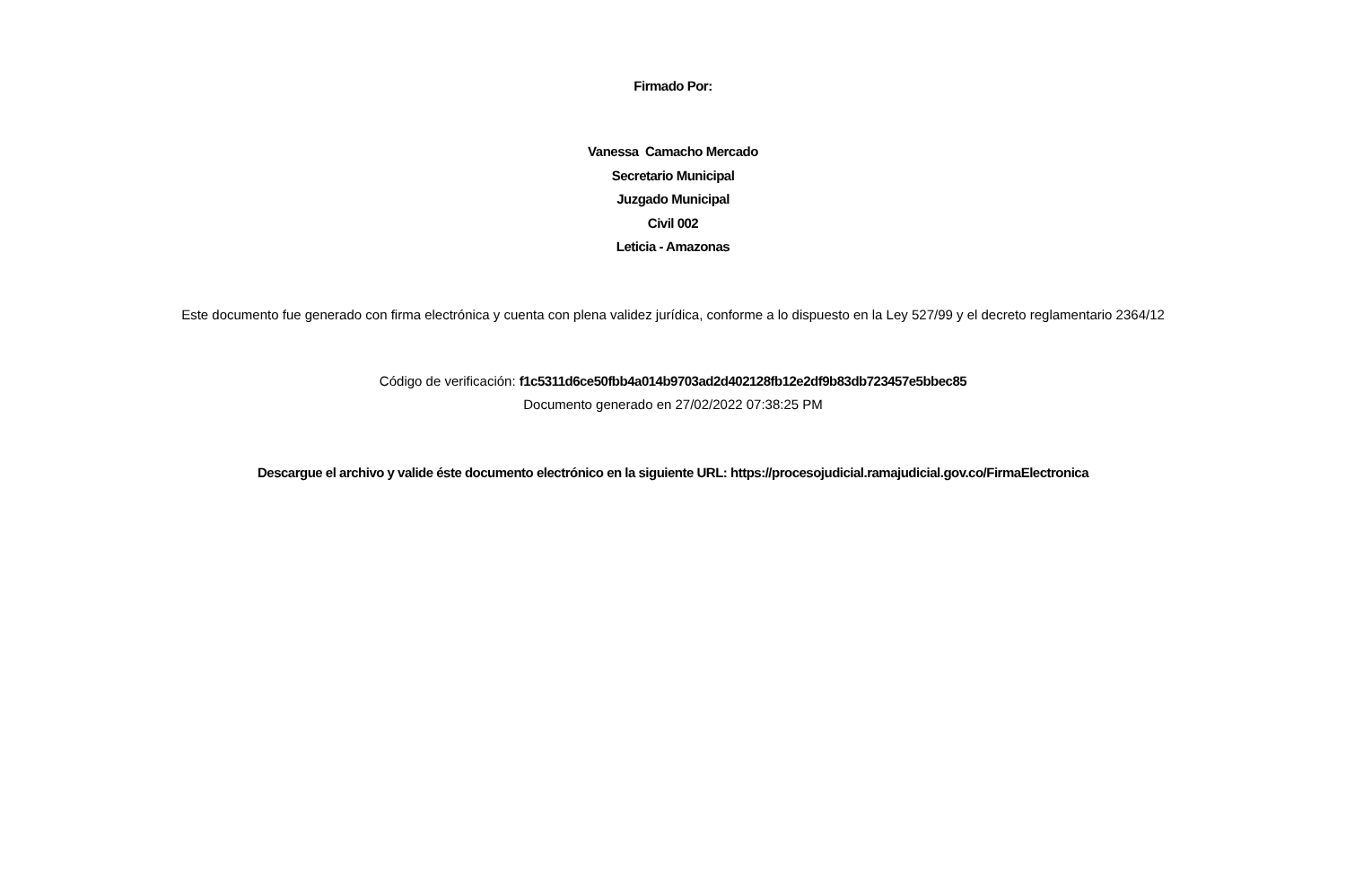Firmado Por:
Vanessa Camacho Mercado
Secretario Municipal
Juzgado Municipal
Civil 002
Leticia - Amazonas
Este documento fue generado con firma electrónica y cuenta con plena validez jurídica, conforme a lo dispuesto en la Ley 527/99 y el decreto reglamentario 2364/12
Código de verificación: f1c5311d6ce50fbb4a014b9703ad2d402128fb12e2df9b83db723457e5bbec85
Documento generado en 27/02/2022 07:38:25 PM
Descargue el archivo y valide éste documento electrónico en la siguiente URL: https://procesojudicial.ramajudicial.gov.co/FirmaElectronica